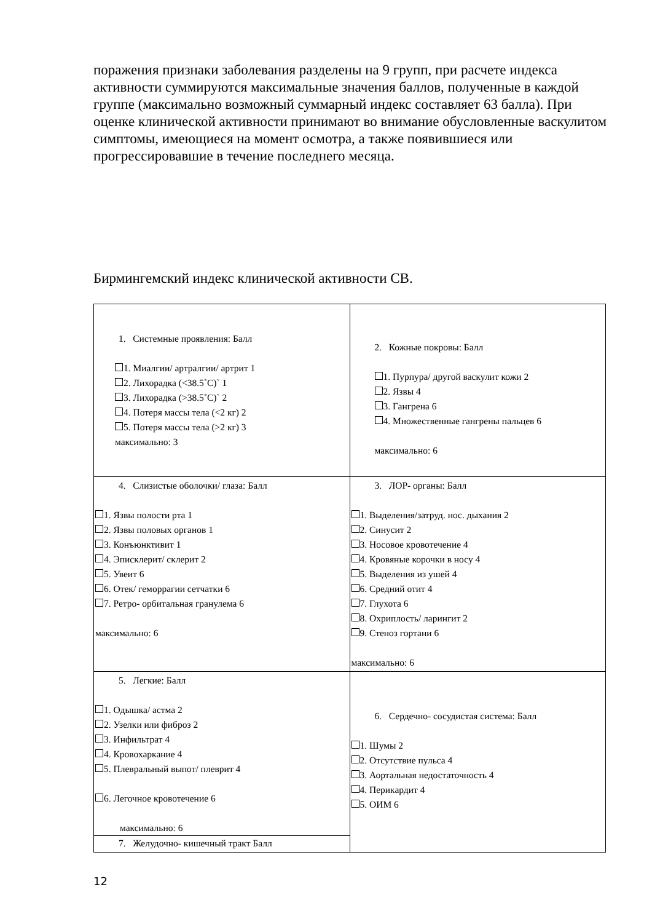поражения признаки заболевания разделены на 9 групп, при расчете индекса активности суммируются максимальные значения баллов, полученные в каждой группе (максимально возможный суммарный индекс составляет 63 балла). При оценке клинической активности принимают во внимание обусловленные васкулитом симптомы, имеющиеся на момент осмотра, а также появившиеся или прогрессировавшие в течение последнего месяца.
Бирмингемский индекс клинической активности СВ.
| 1. Системные проявления: Балл 1. Миалгии/ артралгии/ артрит 1 2. Лихорадка (<38.5˚С)` 1 3. Лихорадка (>38.5˚С)` 2 4. Потеря массы тела (<2 кг) 2 5. Потеря массы тела (>2 кг) 3 максимально: 3 | 2. Кожные покровы: Балл 1. Пурпура/ другой васкулит кожи 2 2. Язвы 4 3. Гангрена 6 4. Множественные гангрены пальцев 6 максимально: 6 |
| 4. Слизистые оболочки/ глаза: Балл 1. Язвы полости рта 1 2. Язвы половых органов 1 3. Конъюнктивит 1 4. Эписклерит/ склерит 2 5. Увеит 6 6. Отек/ геморрагии сетчатки 6 7. Ретро- орбитальная гранулема 6 максимально: 6 | 3. ЛОР- органы: Балл 1. Выделения/затруд. нос. дыхания 2 2. Синусит 2 3. Носовое кровотечение 4 4. Кровяные корочки в носу 4 5. Выделения из ушей 4 6. Средний отит 4 7. Глухота 6 8. Охриплость/ ларингит 2 9. Стеноз гортани 6 максимально: 6 |
| 5. Легкие: Балл 1. Одышка/ астма 2 2. Узелки или фиброз 2 3. Инфильтрат 4 4. Кровохаркание 4 5. Плевральный выпот/ плеврит 4 6. Легочное кровотечение 6 максимально: 6 7. Желудочно- кишечный тракт Балл | 6. Сердечно- сосудистая система: Балл 1. Шумы 2 2. Отсутствие пульса 4 3. Аортальная недостаточность 4 4. Перикардит 4 5. ОИМ 6 |
12